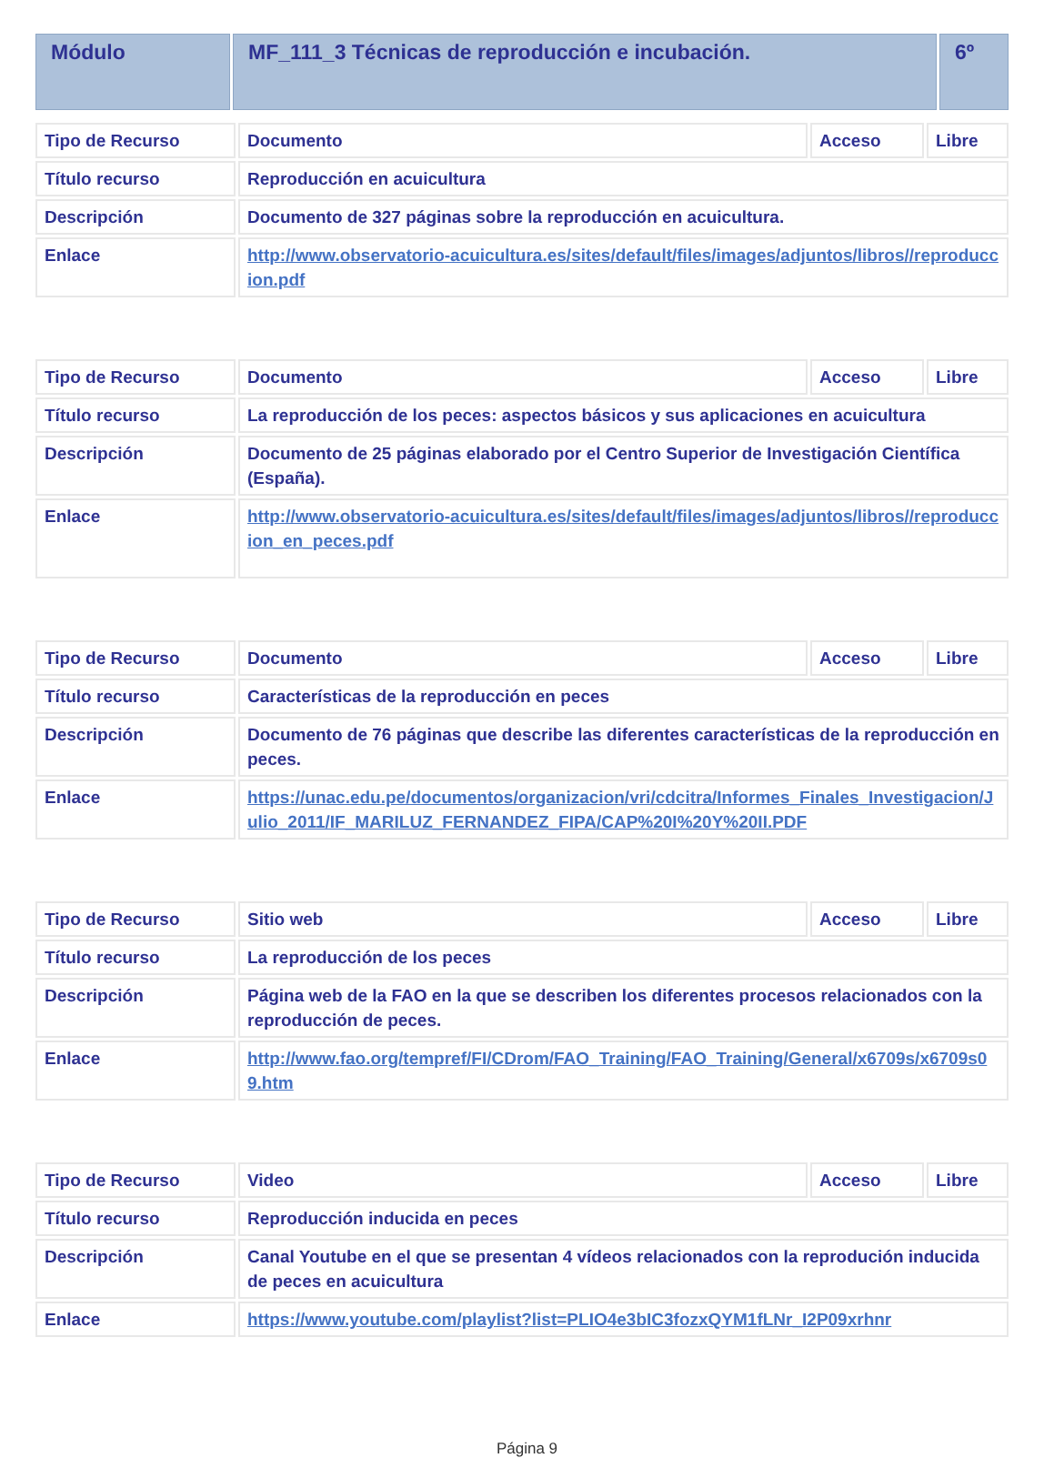| Módulo | MF_111_3 Técnicas de reproducción e incubación. | 6º |
| Tipo de Recurso | Documento | Acceso | Libre |
| Título recurso | Reproducción en acuicultura | | |
| Descripción | Documento de 327 páginas sobre la reproducción en acuicultura. | | |
| Enlace | http://www.observatorio-acuicultura.es/sites/default/files/images/adjuntos/libros//reproduccion.pdf | | |
| Tipo de Recurso | Documento | Acceso | Libre |
| Título recurso | La reproducción de los peces: aspectos básicos y sus aplicaciones en acuicultura | | |
| Descripción | Documento de 25 páginas elaborado por el Centro Superior de Investigación Científica (España). | | |
| Enlace | http://www.observatorio-acuicultura.es/sites/default/files/images/adjuntos/libros//reproduccion_en_peces.pdf | | |
| Tipo de Recurso | Documento | Acceso | Libre |
| Título recurso | Características de la reproducción en peces | | |
| Descripción | Documento de 76 páginas que describe las diferentes características de la reproducción en peces. | | |
| Enlace | https://unac.edu.pe/documentos/organizacion/vri/cdcitra/Informes_Finales_Investigacion/Julio_2011/IF_MARILUZ_FERNANDEZ_FIPA/CAP%20I%20Y%20II.PDF | | |
| Tipo de Recurso | Sitio web | Acceso | Libre |
| Título recurso | La reproducción de los peces | | |
| Descripción | Página web de la FAO en la que se describen los diferentes procesos relacionados con la reproducción de peces. | | |
| Enlace | http://www.fao.org/tempref/FI/CDrom/FAO_Training/FAO_Training/General/x6709s/x6709s09.htm | | |
| Tipo de Recurso | Video | Acceso | Libre |
| Título recurso | Reproducción inducida en peces | | |
| Descripción | Canal Youtube en el que se presentan 4 vídeos relacionados con la reprodución inducida de peces en acuicultura | | |
| Enlace | https://www.youtube.com/playlist?list=PLIO4e3bIC3fozxQYM1fLNr_I2P09xrhnr | | |
Página 9